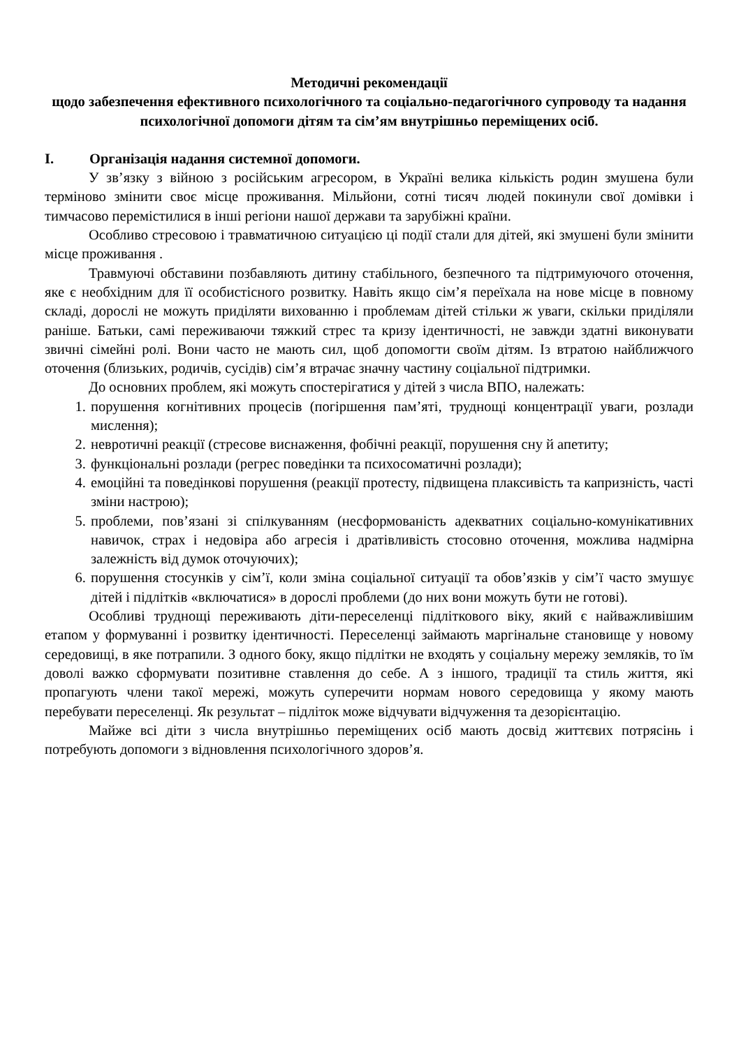Методичні рекомендації
щодо забезпечення ефективного психологічного та соціально-педагогічного супроводу та надання психологічної допомоги дітям та сім’ям внутрішньо переміщених осіб.
I. Організація надання системної допомоги.
У зв’язку з війною з російським агресором, в Україні велика кількість родин змушена були терміново змінити своє місце проживання. Мільйони, сотні тисяч людей покинули свої домівки і тимчасово перемістилися в інші регіони нашої держави та зарубіжні країни.
Особливо стресовою і травматичною ситуацією ці події стали для дітей, які змушені були змінити місце проживання .
Травмуючі обставини позбавляють дитину стабільного, безпечного та підтримуючого оточення, яке є необхідним для її особистісного розвитку. Навіть якщо сім’я переїхала на нове місце в повному складі, дорослі не можуть приділяти вихованню і проблемам дітей стільки ж уваги, скільки приділяли раніше. Батьки, самі переживаючи тяжкий стрес та кризу ідентичності, не завжди здатні виконувати звичні сімейні ролі. Вони часто не мають сил, щоб допомогти своїм дітям. Із втратою найближчого оточення (близьких, родичів, сусідів) сім’я втрачає значну частину соціальної підтримки.
До основних проблем, які можуть спостерігатися у дітей з числа ВПО, належать:
1. порушення когнітивних процесів (погіршення пам’яті, труднощі концентрації уваги, розлади мислення);
2. невротичні реакції (стресове виснаження, фобічні реакції, порушення сну й апетиту;
3. функціональні розлади (регрес поведінки та психосоматичні розлади);
4. емоційні та поведінкові порушення (реакції протесту, підвищена плаксивість та капризність, часті зміни настрою);
5. проблеми, пов’язані зі спілкуванням (несформованість адекватних соціально-комунікативних навичок, страх і недовіра або агресія і дратівливість стосовно оточення, можлива надмірна залежність від думок оточуючих);
6. порушення стосунків у сім’ї, коли зміна соціальної ситуації та обов’язків у сім’ї часто змушує дітей і підлітків «включатися» в дорослі проблеми (до них вони можуть бути не готові).
Особливі труднощі переживають діти-переселенці підліткового віку, який є найважливішим етапом у формуванні і розвитку ідентичності. Переселенці займають маргінальне становище у новому середовищі, в яке потрапили. З одного боку, якщо підлітки не входять у соціальну мережу земляків, то їм доволі важко сформувати позитивне ставлення до себе. А з іншого, традиції та стиль життя, які пропагують члени такої мережі, можуть суперечити нормам нового середовища у якому мають перебувати переселенці. Як результат – підліток може відчувати відчуження та дезорієнтацію.
Майже всі діти з числа внутрішньо переміщених осіб мають досвід життєвих потрясінь і потребують допомоги з відновлення психологічного здоров’я.